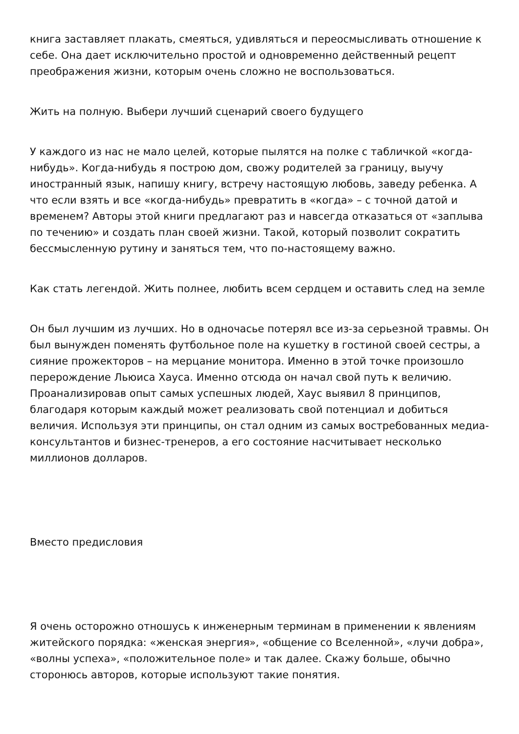книга заставляет плакать, смеяться, удивляться и переосмысливать отношение к себе. Она дает исключительно простой и одновременно действенный рецепт преображения жизни, которым очень сложно не воспользоваться.
Жить на полную. Выбери лучший сценарий своего будущего
У каждого из нас не мало целей, которые пылятся на полке с табличкой «когда-нибудь». Когда-нибудь я построю дом, свожу родителей за границу, выучу иностранный язык, напишу книгу, встречу настоящую любовь, заведу ребенка. А что если взять и все «когда-нибудь» превратить в «когда» – с точной датой и временем? Авторы этой книги предлагают раз и навсегда отказаться от «заплыва по течению» и создать план своей жизни. Такой, который позволит сократить бессмысленную рутину и заняться тем, что по-настоящему важно.
Как стать легендой. Жить полнее, любить всем сердцем и оставить след на земле
Он был лучшим из лучших. Но в одночасье потерял все из-за серьезной травмы. Он был вынужден поменять футбольное поле на кушетку в гостиной своей сестры, а сияние прожекторов – на мерцание монитора. Именно в этой точке произошло перерождение Льюиса Хауса. Именно отсюда он начал свой путь к величию. Проанализировав опыт самых успешных людей, Хаус выявил 8 принципов, благодаря которым каждый может реализовать свой потенциал и добиться величия. Используя эти принципы, он стал одним из самых востребованных медиа-консультантов и бизнес-тренеров, а его состояние насчитывает несколько миллионов долларов.
Вместо предисловия
Я очень осторожно отношусь к инженерным терминам в применении к явлениям житейского порядка: «женская энергия», «общение со Вселенной», «лучи добра», «волны успеха», «положительное поле» и так далее. Скажу больше, обычно сторонюсь авторов, которые используют такие понятия.